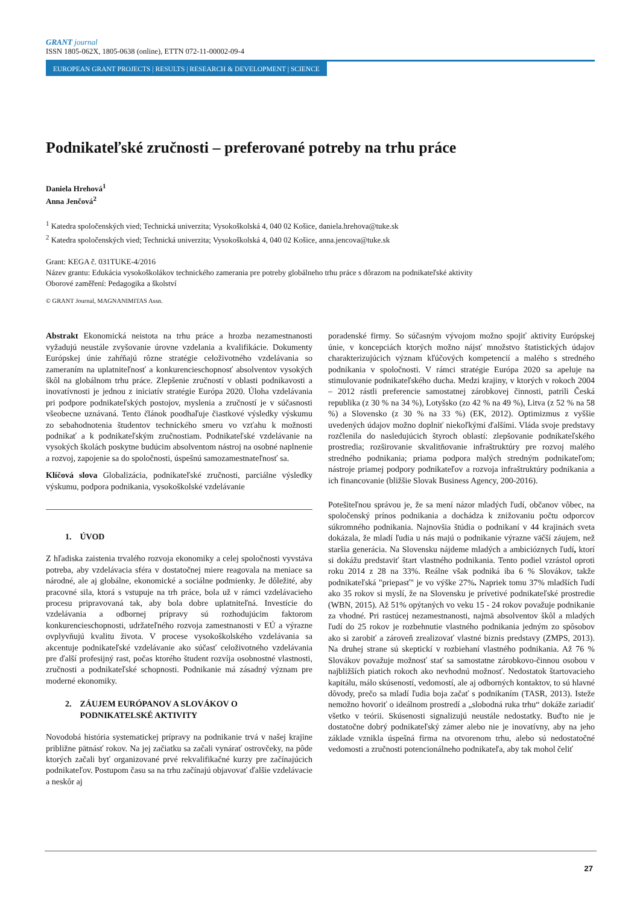GRANT journal
ISSN 1805-062X, 1805-0638 (online), ETTN 072-11-00002-09-4
EUROPEAN GRANT PROJECTS | RESULTS | RESEARCH & DEVELOPMENT | SCIENCE
Podnikateľské zručnosti – preferované potreby na trhu práce
Daniela Hrehová<sup>1</sup>
Anna Jenčová<sup>2</sup>
<sup>1</sup> Katedra spoločenských vied; Technická univerzita; Vysokoškolská 4, 040 02 Košice, daniela.hrehova@tuke.sk
<sup>2</sup> Katedra spoločenských vied; Technická univerzita; Vysokoškolská 4, 040 02 Košice, anna.jencova@tuke.sk
Grant: KEGA č. 031TUKE-4/2016
Název grantu: Edukácia vysokoškolákov technického zamerania pre potreby globálneho trhu práce s dôrazom na podnikateľské aktivity
Oborové zaměření: Pedagogika a školství
© GRANT Journal, MAGNANIMITAS Assn.
Abstrakt Ekonomická neistota na trhu práce a hrozba nezamestnanosti vyžadujú neustále zvyšovanie úrovne vzdelania a kvalifikácie. Dokumenty Európskej únie zahŕňajú rôzne stratégie celoživotného vzdelávania so zameraním na uplatniteľnosť a konkurencieschopnosť absolventov vysokých škôl na globálnom trhu práce. Zlepšenie zručností v oblasti podnikavosti a inovatívnosti je jednou z iniciatív stratégie Európa 2020. Úloha vzdelávania pri podpore podnikateľských postojov, myslenia a zručností je v súčasnosti všeobecne uznávaná. Tento článok poodhaľuje čiastkové výsledky výskumu zo sebahodnotenia študentov technického smeru vo vzťahu k možnosti podnikať a k podnikateľským zručnostiam. Podnikateľské vzdelávanie na vysokých školách poskytne budúcim absolventom nástroj na osobné naplnenie a rozvoj, zapojenie sa do spoločnosti, úspešnú samozamestnateľnosť sa.
Klíčová slova Globalizácia, podnikateľské zručnosti, parciálne výsledky výskumu, podpora podnikania, vysokoškolské vzdelávanie
1. ÚVOD
Z hľadiska zaistenia trvalého rozvoja ekonomiky a celej spoločnosti vyvstáva potreba, aby vzdelávacia sféra v dostatočnej miere reagovala na meniace sa národné, ale aj globálne, ekonomické a sociálne podmienky. Je dôležité, aby pracovné sila, ktorá s vstupuje na trh práce, bola už v rámci vzdelávacieho procesu pripravovaná tak, aby bola dobre uplatniteľná. Investície do vzdelávania a odbornej prípravy sú rozhodujúcim faktorom konkurencieschopnosti, udržateľného rozvoja zamestnanosti v EÚ a výrazne ovplyvňujú kvalitu života. V procese vysokoškolského vzdelávania sa akcentuje podnikateľské vzdelávanie ako súčasť celoživotného vzdelávania pre ďalší profesijný rast, počas ktorého študent rozvíja osobnostné vlastnosti, zručnosti a podnikateľské schopnosti. Podnikanie má zásadný význam pre moderné ekonomiky.
2. ZÁUJEM EURÓPANOV A SLOVÁKOV O
PODNIKATELSKÉ AKTIVITY
Novodobá história systematickej prípravy na podnikanie trvá v našej krajine približne pätnásť rokov. Na jej začiatku sa začali vynárať ostrovčeky, na pôde ktorých začali byť organizované prvé rekvalifikačné kurzy pre začínajúcich podnikateľov. Postupom času sa na trhu začínajú objavovať ďalšie vzdelávacie a neskôr aj
poradenské firmy. So súčasným vývojom možno spojiť aktivity Európskej únie, v koncepciách ktorých možno nájsť množstvo štatistických údajov charakterizujúcich význam kľúčových kompetencií a malého s stredného podnikania v spoločnosti. V rámci stratégie Európa 2020 sa apeluje na stimulovanie podnikateľského ducha. Medzi krajiny, v ktorých v rokoch 2004 – 2012 rástli preferencie samostatnej zárobkovej činnosti, patrili Česká republika (z 30 % na 34 %), Lotyšsko (zo 42 % na 49 %), Litva (z 52 % na 58 %) a Slovensko (z 30 % na 33 %) (EK, 2012). Optimizmus z vyššie uvedených údajov možno doplniť niekoľkými ďalšími. Vláda svoje predstavy rozčlenila do nasledujúcich štyroch oblastí: zlepšovanie podnikateľského prostredia; rozširovanie skvalitňovanie infraštruktúry pre rozvoj malého stredného podnikania; priama podpora malých stredným podnikateľom; nástroje priamej podpory podnikateľov a rozvoja infraštruktúry podnikania a ich financovanie (bližšie Slovak Business Agency, 200-2016).
Potešiteľnou správou je, že sa mení názor mladých ľudí, občanov vôbec, na spoločenský prínos podnikania a dochádza k znižovaniu počtu odporcov súkromného podnikania. Najnovšia štúdia o podnikaní v 44 krajinách sveta dokázala, že mladí ľudia u nás majú o podnikanie výrazne väčší záujem, než staršia generácia. Na Slovensku nájdeme mladých a ambicióznych ľudí, ktorí si dokážu predstaviť štart vlastného podnikania. Tento podiel vzrástol oproti roku 2014 z 28 na 33%. Reálne však podniká iba 6 % Slovákov, takže podnikateľská "priepasť" je vo výške 27%. Napriek tomu 37% mladších ľudí ako 35 rokov si myslí, že na Slovensku je prívetivé podnikateľské prostredie (WBN, 2015). Až 51% opýtaných vo veku 15 - 24 rokov považuje podnikanie za vhodné. Pri rastúcej nezamestnanosti, najmä absolventov škôl a mladých ľudí do 25 rokov je rozbehnutie vlastného podnikania jedným zo spôsobov ako si zarobiť a zároveň zrealizovať vlastné biznis predstavy (ZMPS, 2013). Na druhej strane sú skeptickí v rozbiehaní vlastného podnikania. Až 76 % Slovákov považuje možnosť stať sa samostatne zárobkovo-činnou osobou v najbližších piatich rokoch ako nevhodnú možnosť. Nedostatok štartovacieho kapitálu, málo skúseností, vedomostí, ale aj odborných kontaktov, to sú hlavné dôvody, prečo sa mladí ľudia boja začať s podnikaním (TASR, 2013). Isteže nemožno hovoriť o ideálnom prostredí a „slobodná ruka trhu“ dokáže zariadiť všetko v teórii. Skúsenosti signalizujú neustále nedostatky. Buďto nie je dostatočne dobrý podnikateľský zámer alebo nie je inovatívny, aby na jeho základe vznikla úspešná firma na otvorenom trhu, alebo sú nedostatočné vedomosti a zručnosti potencionálneho podnikateľa, aby tak mohol čeliť
27